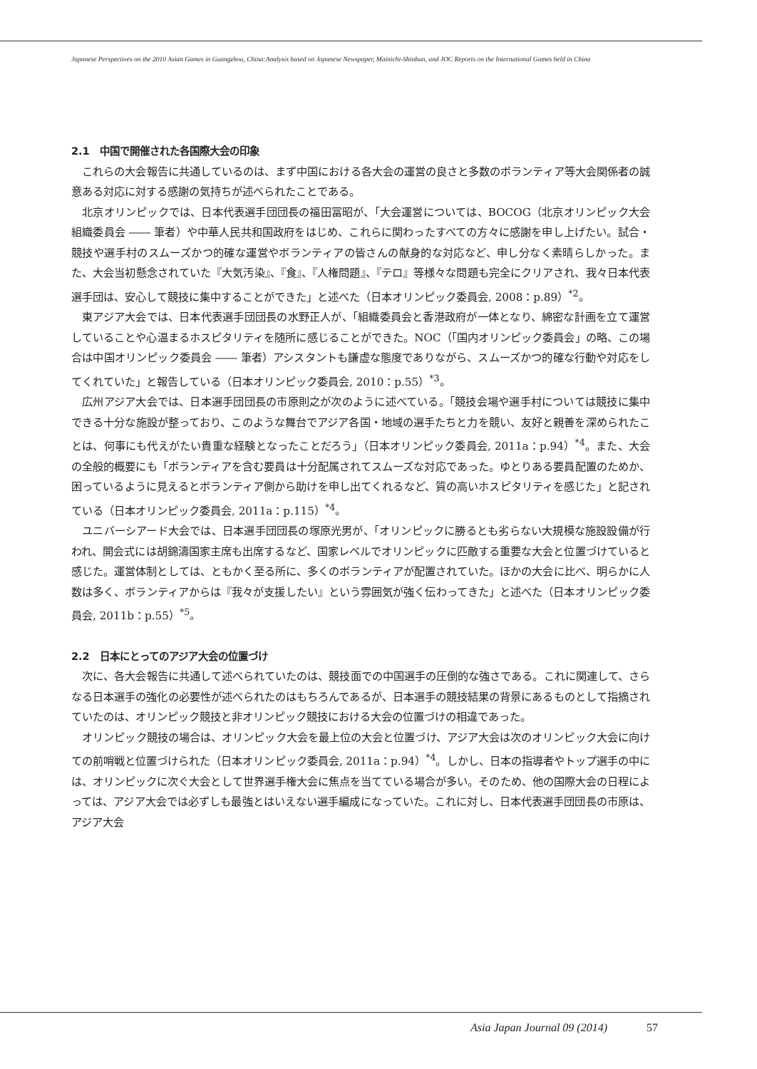Japanese Perspectives on the 2010 Asian Games in Guangzhou, China:Analysis based on Japanese Newspaper, Mainichi-Shinbun, and JOC Reports on the International Games held in China
2.1　中国で開催された各国際大会の印象
これらの大会報告に共通しているのは、まず中国における各大会の運営の良さと多数のボランティア等大会関係者の誠意ある対応に対する感謝の気持ちが述べられたことである。
北京オリンピックでは、日本代表選手団団長の福田冨昭が、「大会運営については、BOCOG（北京オリンピック大会組織委員会 ―― 筆者）や中華人民共和国政府をはじめ、これらに関わったすべての方々に感謝を申し上げたい。試合・競技や選手村のスムーズかつ的確な運営やボランティアの皆さんの献身的な対応など、申し分なく素晴らしかった。また、大会当初懸念されていた『大気汚染』、『食』、『人権問題』、『テロ』等様々な問題も完全にクリアされ、我々日本代表選手団は、安心して競技に集中することができた」と述べた（日本オリンピック委員会, 2008：p.89）<sup>*2</sup>。
東アジア大会では、日本代表選手団団長の水野正人が、「組織委員会と香港政府が一体となり、綿密な計画を立て運営していることや心温まるホスピタリティを随所に感じることができた。NOC（「国内オリンピック委員会」の略、この場合は中国オリンピック委員会 ―― 筆者）アシスタントも謙虚な態度でありながら、スムーズかつ的確な行動や対応をしてくれていた」と報告している（日本オリンピック委員会, 2010：p.55）<sup>*3</sup>。
広州アジア大会では、日本選手団団長の市原則之が次のように述べている。「競技会場や選手村については競技に集中できる十分な施設が整っており、このような舞台でアジア各国・地域の選手たちと力を競い、友好と親善を深められたことは、何事にも代えがたい貴重な経験となったことだろう」（日本オリンピック委員会, 2011a：p.94）<sup>*4</sup>。また、大会の全般的概要にも「ボランティアを含む要員は十分配属されてスムーズな対応であった。ゆとりある要員配置のためか、困っているように見えるとボランティア側から助けを申し出てくれるなど、質の高いホスピタリティを感じた」と記されている（日本オリンピック委員会, 2011a：p.115）<sup>*4</sup>。
ユニバーシアード大会では、日本選手団団長の塚原光男が、「オリンピックに勝るとも劣らない大規模な施設設備が行われ、開会式には胡錦濤国家主席も出席するなど、国家レベルでオリンピックに匹敵する重要な大会と位置づけていると感じた。運営体制としては、ともかく至る所に、多くのボランティアが配置されていた。ほかの大会に比べ、明らかに人数は多く、ボランティアからは『我々が支援したい』という雰囲気が強く伝わってきた」と述べた（日本オリンピック委員会, 2011b：p.55）<sup>*5</sup>。
2.2　日本にとってのアジア大会の位置づけ
次に、各大会報告に共通して述べられていたのは、競技面での中国選手の圧倒的な強さである。これに関連して、さらなる日本選手の強化の必要性が述べられたのはもちろんであるが、日本選手の競技結果の背景にあるものとして指摘されていたのは、オリンピック競技と非オリンピック競技における大会の位置づけの相違であった。
オリンピック競技の場合は、オリンピック大会を最上位の大会と位置づけ、アジア大会は次のオリンピック大会に向けての前哨戦と位置づけられた（日本オリンピック委員会, 2011a：p.94）<sup>*4</sup>。しかし、日本の指導者やトップ選手の中には、オリンピックに次ぐ大会として世界選手権大会に焦点を当てている場合が多い。そのため、他の国際大会の日程によっては、アジア大会では必ずしも最強とはいえない選手編成になっていた。これに対し、日本代表選手団団長の市原は、アジア大会
Asia Japan Journal 09 (2014) 57